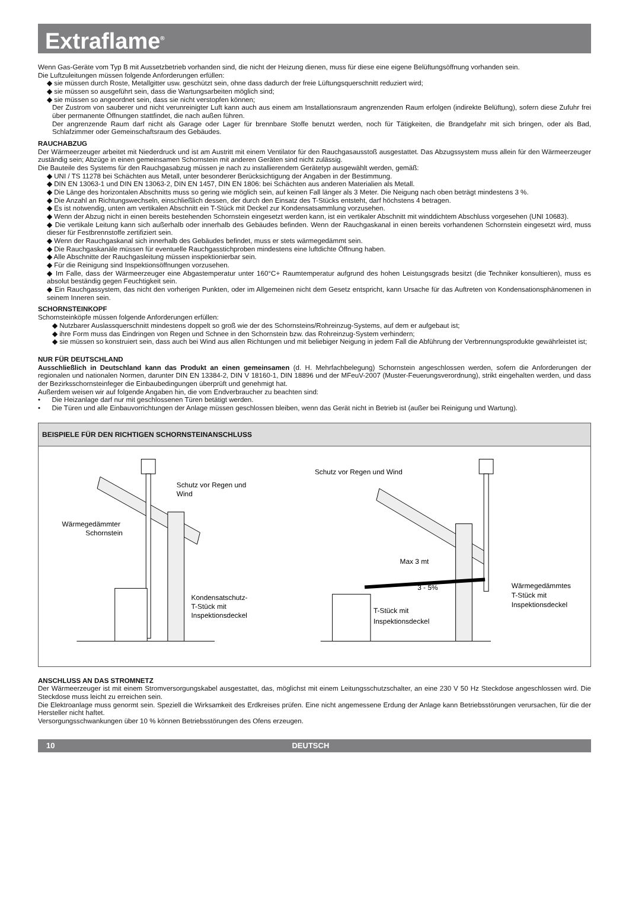Extraflame<sup>®</sup>
Wenn Gas-Geräte vom Typ B mit Aussetzbetrieb vorhanden sind, die nicht der Heizung dienen, muss für diese eine eigene Belüftungsöffnung vorhanden sein.
Die Luftzuleitungen müssen folgende Anforderungen erfüllen:
◆ sie müssen durch Roste, Metallgitter usw. geschützt sein, ohne dass dadurch der freie Lüftungsquerschnitt reduziert wird;
◆ sie müssen so ausgeführt sein, dass die Wartungsarbeiten möglich sind;
◆ sie müssen so angeordnet sein, dass sie nicht verstopfen können;
Der Zustrom von sauberer und nicht verunreinigter Luft kann auch aus einem am Installationsraum angrenzenden Raum erfolgen (indirekte Belüftung), sofern diese Zufuhr frei über permanente Öffnungen stattfindet, die nach außen führen.
Der angrenzende Raum darf nicht als Garage oder Lager für brennbare Stoffe benutzt werden, noch für Tätigkeiten, die Brandgefahr mit sich bringen, oder als Bad, Schlafzimmer oder Gemeinschaftsraum des Gebäudes.
RAUCHABZUG
Der Wärmeerzeuger arbeitet mit Niederdruck und ist am Austritt mit einem Ventilator für den Rauchgasausstoß ausgestattet. Das Abzugssystem muss allein für den Wärmeerzeuger zuständig sein; Abzüge in einen gemeinsamen Schornstein mit anderen Geräten sind nicht zulässig.
Die Bauteile des Systems für den Rauchgasabzug müssen je nach zu installierendem Gerätetyp ausgewählt werden, gemäß:
◆ UNI / TS 11278 bei Schächten aus Metall, unter besonderer Berücksichtigung der Angaben in der Bestimmung.
◆ DIN EN 13063-1 und DIN EN 13063-2, DIN EN 1457, DIN EN 1806: bei Schächten aus anderen Materialien als Metall.
◆ Die Länge des horizontalen Abschnitts muss so gering wie möglich sein, auf keinen Fall länger als 3 Meter. Die Neigung nach oben beträgt mindestens 3 %.
◆ Die Anzahl an Richtungswechseln, einschließlich dessen, der durch den Einsatz des T-Stücks entsteht, darf höchstens 4 betragen.
◆ Es ist notwendig, unten am vertikalen Abschnitt ein T-Stück mit Deckel zur Kondensatsammlung vorzusehen.
◆ Wenn der Abzug nicht in einen bereits bestehenden Schornstein eingesetzt werden kann, ist ein vertikaler Abschnitt mit winddichtem Abschluss vorgesehen (UNI 10683).
◆ Die vertikale Leitung kann sich außerhalb oder innerhalb des Gebäudes befinden. Wenn der Rauchgaskanal in einen bereits vorhandenen Schornstein eingesetzt wird, muss dieser für Festbrennstoffe zertifiziert sein.
◆ Wenn der Rauchgaskanal sich innerhalb des Gebäudes befindet, muss er stets wärmegedämmt sein.
◆ Die Rauchgaskanäle müssen für eventuelle Rauchgasstichproben mindestens eine luftdichte Öffnung haben.
◆ Alle Abschnitte der Rauchgasleitung müssen inspektionierbar sein.
◆ Für die Reinigung sind Inspektionsöffnungen vorzusehen.
◆ Im Falle, dass der Wärmeerzeuger eine Abgastemperatur unter 160°C+ Raumtemperatur aufgrund des hohen Leistungsgrads besitzt (die Techniker konsultieren), muss es absolut beständig gegen Feuchtigkeit sein.
◆ Ein Rauchgassystem, das nicht den vorherigen Punkten, oder im Allgemeinen nicht dem Gesetz entspricht, kann Ursache für das Auftreten von Kondensationsphänomenen in seinem Inneren sein.
SCHORNSTEINKOPF
Schornsteinköpfe müssen folgende Anforderungen erfüllen:
◆ Nutzbarer Auslassquerschnitt mindestens doppelt so groß wie der des Schornsteins/Rohreinzug-Systems, auf dem er aufgebaut ist;
◆ ihre Form muss das Eindringen von Regen und Schnee in den Schornstein bzw. das Rohreinzug-System verhindern;
◆ sie müssen so konstruiert sein, dass auch bei Wind aus allen Richtungen und mit beliebiger Neigung in jedem Fall die Abführung der Verbrennungsprodukte gewährleistet ist;
NUR FÜR DEUTSCHLAND
Ausschließlich in Deutschland kann das Produkt an einen gemeinsamen (d. H. Mehrfachbelegung) Schornstein angeschlossen werden, sofern die Anforderungen der regionalen und nationalen Normen, darunter DIN EN 13384-2, DIN V 18160-1, DIN 18896 und der MFeuV-2007 (Muster-Feuerungsverordnung), strikt eingehalten werden, und dass der Bezirksschornsteinfeger die Einbaubedingungen überprüft und genehmigt hat.
Außerdem weisen wir auf folgende Angaben hin, die vom Endverbraucher zu beachten sind:
• Die Heizanlage darf nur mit geschlossenen Türen betätigt werden.
• Die Türen und alle Einbauvorrichtungen der Anlage müssen geschlossen bleiben, wenn das Gerät nicht in Betrieb ist (außer bei Reinigung und Wartung).
BEISPIELE FÜR DEN RICHTIGEN SCHORNSTEINANSCHLUSS
Schutz vor Regen und
Wind
Wärmegedämmter
Schornstein
Kondensatschutz-
T-Stück mit
Inspektionsdeckel
Schutz vor Regen und Wind
Max 3 mt
3 - 5%
T-Stück mit
Inspektionsdeckel
Wärmegedämmtes
T-Stück mit
Inspektionsdeckel
ANSCHLUSS AN DAS STROMNETZ
Der Wärmeerzeuger ist mit einem Stromversorgungskabel ausgestattet, das, möglichst mit einem Leitungsschutzschalter, an eine 230 V 50 Hz Steckdose angeschlossen wird. Die Steckdose muss leicht zu erreichen sein.
Die Elektroanlage muss genormt sein. Speziell die Wirksamkeit des Erdkreises prüfen. Eine nicht angemessene Erdung der Anlage kann Betriebsstörungen verursachen, für die der Hersteller nicht haftet.
Versorgungsschwankungen über 10 % können Betriebsstörungen des Ofens erzeugen.
10 DEUTSCH